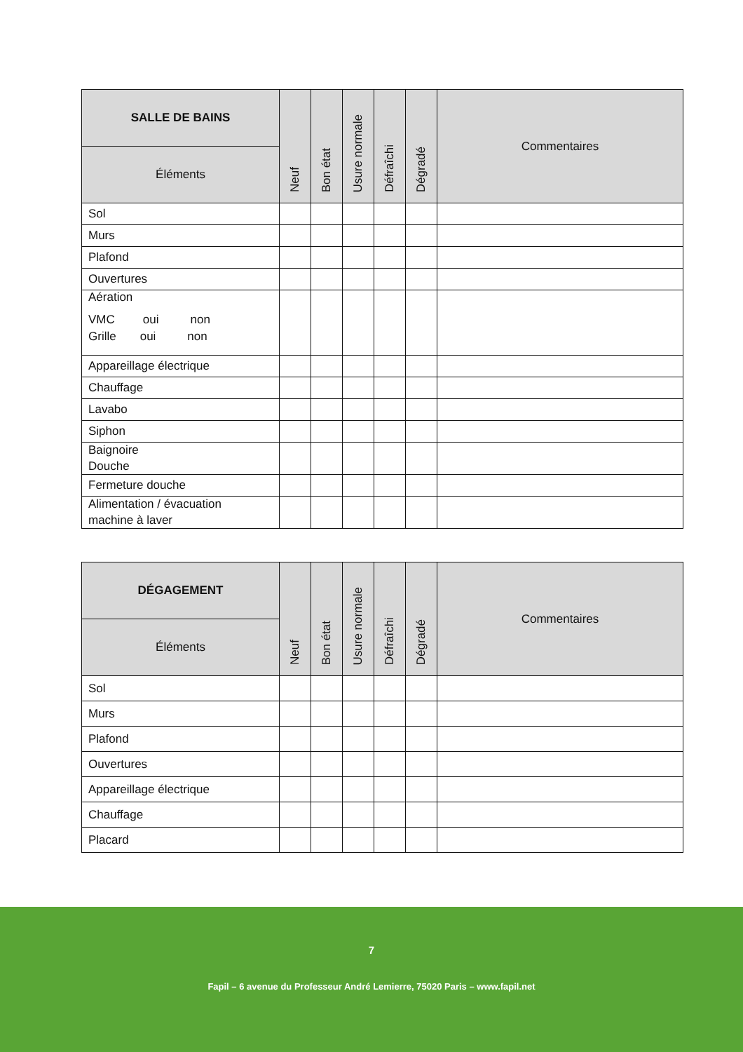| SALLE DE BAINS | Neuf | Bon état | Usure normale | Défraîchi | Dégradé | Commentaires |
| --- | --- | --- | --- | --- | --- | --- |
| Éléments | | | | | | |
| Sol | | | | | | |
| Murs | | | | | | |
| Plafond | | | | | | |
| Ouvertures | | | | | | |
| Aération VMC oui non Grille oui non | | | | | | |
| Appareillage électrique | | | | | | |
| Chauffage | | | | | | |
| Lavabo | | | | | | |
| Siphon | | | | | | |
| Baignoire Douche | | | | | | |
| Fermeture douche | | | | | | |
| Alimentation / évacuation machine à laver | | | | | | |
| DÉGAGEMENT | Neuf | Bon état | Usure normale | Défraîchi | Dégradé | Commentaires |
| --- | --- | --- | --- | --- | --- | --- |
| Éléments | | | | | | |
| Sol | | | | | | |
| Murs | | | | | | |
| Plafond | | | | | | |
| Ouvertures | | | | | | |
| Appareillage électrique | | | | | | |
| Chauffage | | | | | | |
| Placard | | | | | | |
7
Fapil – 6 avenue du Professeur André Lemierre, 75020 Paris – www.fapil.net